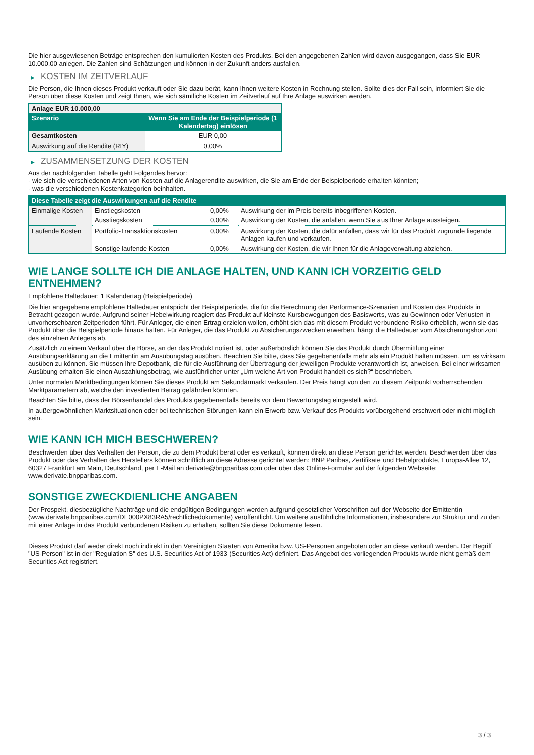Die hier ausgewiesenen Beträge entsprechen den kumulierten Kosten des Produkts. Bei den angegebenen Zahlen wird davon ausgegangen, dass Sie EUR 10.000,00 anlegen. Die Zahlen sind Schätzungen und können in der Zukunft anders ausfallen.
▶ KOSTEN IM ZEITVERLAUF
Die Person, die Ihnen dieses Produkt verkauft oder Sie dazu berät, kann Ihnen weitere Kosten in Rechnung stellen. Sollte dies der Fall sein, informiert Sie die Person über diese Kosten und zeigt Ihnen, wie sich sämtliche Kosten im Zeitverlauf auf Ihre Anlage auswirken werden.
| Anlage EUR 10.000,00 | |
| Szenario | Wenn Sie am Ende der Beispielperiode (1 Kalendertag) einlösen |
| Gesamtkosten | EUR 0,00 |
| Auswirkung auf die Rendite (RIY) | 0,00% |
▶ ZUSAMMENSETZUNG DER KOSTEN
Aus der nachfolgenden Tabelle geht Folgendes hervor:
- wie sich die verschiedenen Arten von Kosten auf die Anlagerendite auswirken, die Sie am Ende der Beispielperiode erhalten könnten;
- was die verschiedenen Kostenkategorien beinhalten.
| Diese Tabelle zeigt die Auswirkungen auf die Rendite | | | |
| --- | --- | --- | --- |
| Einmalige Kosten | Einstiegskosten | 0,00% | Auswirkung der im Preis bereits inbegriffenen Kosten. |
| | Ausstiegskosten | 0,00% | Auswirkung der Kosten, die anfallen, wenn Sie aus Ihrer Anlage aussteigen. |
| Laufende Kosten | Portfolio-Transaktionskosten | 0,00% | Auswirkung der Kosten, die dafür anfallen, dass wir für das Produkt zugrunde liegende Anlagen kaufen und verkaufen. |
| | Sonstige laufende Kosten | 0,00% | Auswirkung der Kosten, die wir Ihnen für die Anlageverwaltung abziehen. |
WIE LANGE SOLLTE ICH DIE ANLAGE HALTEN, UND KANN ICH VORZEITIG GELD ENTNEHMEN?
Empfohlene Haltedauer: 1 Kalendertag (Beispielperiode)
Die hier angegebene empfohlene Haltedauer entspricht der Beispielperiode, die für die Berechnung der Performance-Szenarien und Kosten des Produkts in Betracht gezogen wurde. Aufgrund seiner Hebelwirkung reagiert das Produkt auf kleinste Kursbewegungen des Basiswerts, was zu Gewinnen oder Verlusten in unvorhersehbaren Zeitperioden führt. Für Anleger, die einen Ertrag erzielen wollen, erhöht sich das mit diesem Produkt verbundene Risiko erheblich, wenn sie das Produkt über die Beispielperiode hinaus halten. Für Anleger, die das Produkt zu Absicherungszwecken erwerben, hängt die Haltedauer vom Absicherungshorizont des einzelnen Anlegers ab.
Zusätzlich zu einem Verkauf über die Börse, an der das Produkt notiert ist, oder außerbörslich können Sie das Produkt durch Übermittlung einer Ausübungserklärung an die Emittentin am Ausübungstag ausüben. Beachten Sie bitte, dass Sie gegebenenfalls mehr als ein Produkt halten müssen, um es wirksam ausüben zu können. Sie müssen Ihre Depotbank, die für die Ausführung der Übertragung der jeweiligen Produkte verantwortlich ist, anweisen. Bei einer wirksamen Ausübung erhalten Sie einen Auszahlungsbetrag, wie ausführlicher unter „Um welche Art von Produkt handelt es sich?“ beschrieben.
Unter normalen Marktbedingungen können Sie dieses Produkt am Sekundärmarkt verkaufen. Der Preis hängt von den zu diesem Zeitpunkt vorherrschenden Marktparametern ab, welche den investierten Betrag gefährden könnten.
Beachten Sie bitte, dass der Börsenhandel des Produkts gegebenenfalls bereits vor dem Bewertungstag eingestellt wird.
In außergewöhnlichen Marktsituationen oder bei technischen Störungen kann ein Erwerb bzw. Verkauf des Produkts vorübergehend erschwert oder nicht möglich sein.
WIE KANN ICH MICH BESCHWEREN?
Beschwerden über das Verhalten der Person, die zu dem Produkt berät oder es verkauft, können direkt an diese Person gerichtet werden. Beschwerden über das Produkt oder das Verhalten des Herstellers können schriftlich an diese Adresse gerichtet werden: BNP Paribas, Zertifikate und Hebelprodukte, Europa-Allee 12, 60327 Frankfurt am Main, Deutschland, per E-Mail an derivate@bnpparibas.com oder über das Online-Formular auf der folgenden Webseite: www.derivate.bnpparibas.com.
SONSTIGE ZWECKDIENLICHE ANGABEN
Der Prospekt, diesbezügliche Nachträge und die endgültigen Bedingungen werden aufgrund gesetzlicher Vorschriften auf der Webseite der Emittentin (www.derivate.bnpparibas.com/DE000PX83RA5/rechtlichedokumente) veröffentlicht. Um weitere ausführliche Informationen, insbesondere zur Struktur und zu den mit einer Anlage in das Produkt verbundenen Risiken zu erhalten, sollten Sie diese Dokumente lesen.
Dieses Produkt darf weder direkt noch indirekt in den Vereinigten Staaten von Amerika bzw. US-Personen angeboten oder an diese verkauft werden. Der Begriff "US-Person" ist in der "Regulation S" des U.S. Securities Act of 1933 (Securities Act) definiert. Das Angebot des vorliegenden Produkts wurde nicht gemäß dem Securities Act registriert.
3 / 3